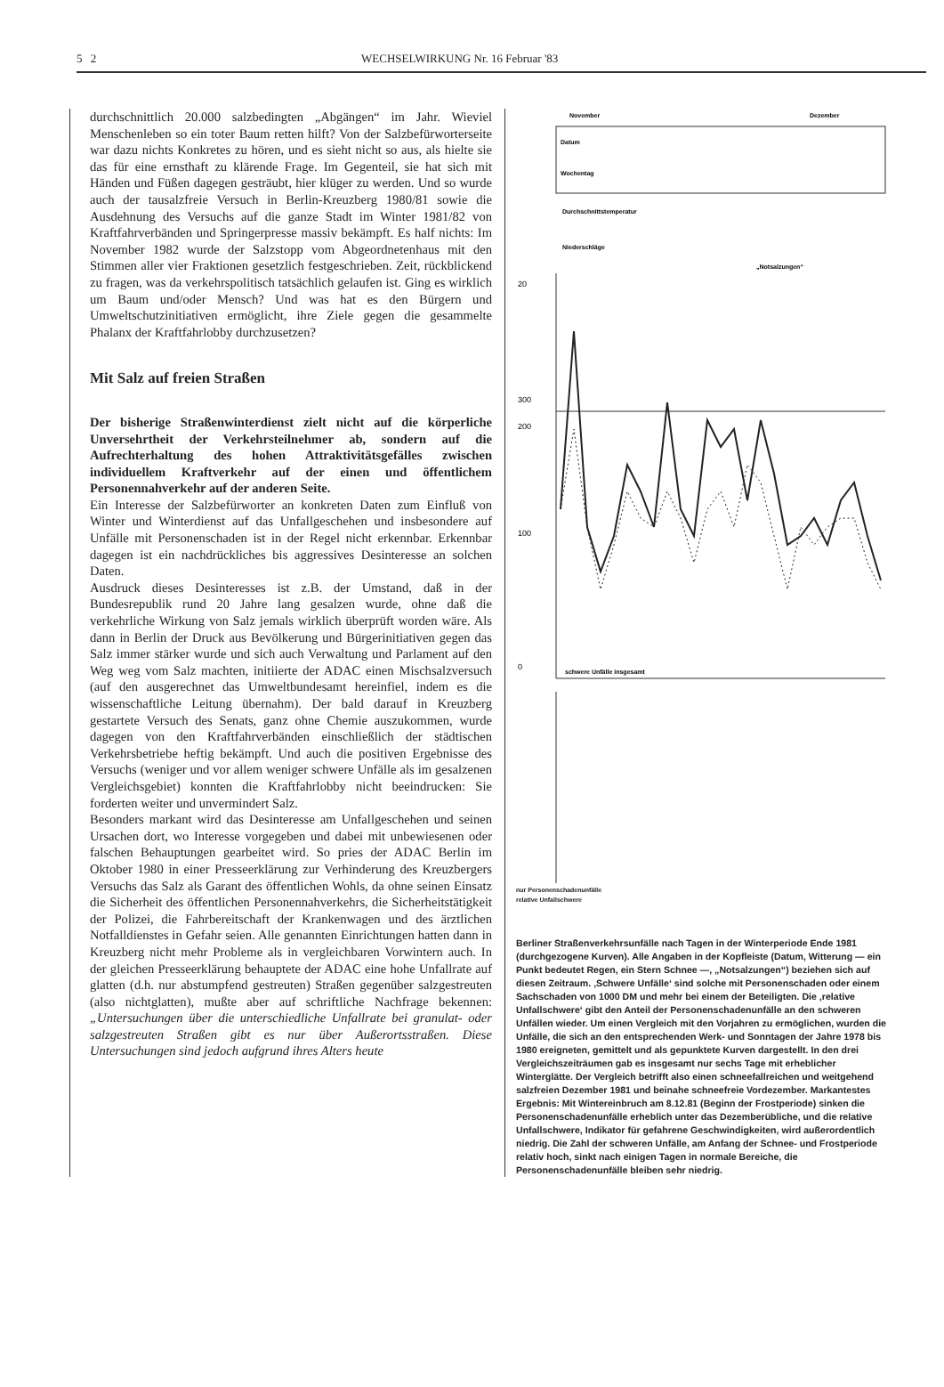5 2 WECHSELWIRKUNG Nr. 16 Februar '83
durchschnittlich 20.000 salzbedingten „Abgängen“ im Jahr. Wieviel Menschenleben so ein toter Baum retten hilft? Von der Salzbefürworterseite war dazu nichts Konkretes zu hören, und es sieht nicht so aus, als hielte sie das für eine ernsthaft zu klärende Frage. Im Gegenteil, sie hat sich mit Händen und Füßen dagegen gesträubt, hier klüger zu werden. Und so wurde auch der tausalzfreie Versuch in Berlin-Kreuzberg 1980/81 sowie die Ausdehnung des Versuchs auf die ganze Stadt im Winter 1981/82 von Kraftfahrverbänden und Springerpresse massiv bekämpft. Es half nichts: Im November 1982 wurde der Salzstopp vom Abgeordnetenhaus mit den Stimmen aller vier Fraktionen gesetzlich festgeschrieben. Zeit, rückblickend zu fragen, was da verkehrspolitisch tatsächlich gelaufen ist. Ging es wirklich um Baum und/oder Mensch? Und was hat es den Bürgern und Umweltschutzinitiativen ermöglicht, ihre Ziele gegen die gesammelte Phalanx der Kraftfahrlobby durchzusetzen?
Mit Salz auf freien Straßen
Der bisherige Straßenwinterdienst zielt nicht auf die körperliche Unversehrtheit der Verkehrsteilnehmer ab, sondern auf die Aufrechterhaltung des hohen Attraktivitätsgefälles zwischen individuellem Kraftverkehr auf der einen und öffentlichem Personennahverkehr auf der anderen Seite.
Ein Interesse der Salzbefürworter an konkreten Daten zum Einfluß von Winter und Winterdienst auf das Unfallgeschehen und insbesondere auf Unfälle mit Personenschaden ist in der Regel nicht erkennbar. Erkennbar dagegen ist ein nachdrückliches bis aggressives Desinteresse an solchen Daten.
Ausdruck dieses Desinteresses ist z.B. der Umstand, daß in der Bundesrepublik rund 20 Jahre lang gesalzen wurde, ohne daß die verkehrliche Wirkung von Salz jemals wirklich überprüft worden wäre. Als dann in Berlin der Druck aus Bevölkerung und Bürgerinitiativen gegen das Salz immer stärker wurde und sich auch Verwaltung und Parlament auf den Weg weg vom Salz machten, initiierte der ADAC einen Mischsalzversuch (auf den ausgerechnet das Umweltbundesamt hereinfiel, indem es die wissenschaftliche Leitung übernahm). Der bald darauf in Kreuzberg gestartete Versuch des Senats, ganz ohne Chemie auszukommen, wurde dagegen von den Kraftfahrverbänden einschließlich der städtischen Verkehrsbetriebe heftig bekämpft. Und auch die positiven Ergebnisse des Versuchs (weniger und vor allem weniger schwere Unfälle als im gesalzenen Vergleichsgebiet) konnten die Kraftfahrlobby nicht beeindrucken: Sie forderten weiter und unvermindert Salz.
Besonders markant wird das Desinteresse am Unfallgeschehen und seinen Ursachen dort, wo Interesse vorgegeben und dabei mit unbewiesenen oder falschen Behauptungen gearbeitet wird. So pries der ADAC Berlin im Oktober 1980 in einer Presseerklärung zur Verhinderung des Kreuzbergers Versuchs das Salz als Garant des öffentlichen Wohls, da ohne seinen Einsatz die Sicherheit des öffentlichen Personennahverkehrs, die Sicherheitstätigkeit der Polizei, die Fahrbereitschaft der Krankenwagen und des ärztlichen Notfalldienstes in Gefahr seien. Alle genannten Einrichtungen hatten dann in Kreuzberg nicht mehr Probleme als in vergleichbaren Vorwintern auch. In der gleichen Presseerklärung behauptete der ADAC eine hohe Unfallrate auf glatten (d.h. nur abstumpfend gestreuten) Straßen gegenüber salzgestreuten (also nichtglatten), mußte aber auf schriftliche Nachfrage bekennen: „Untersuchungen über die unterschiedliche Unfallrate bei granulat- oder salzgestreuten Straßen gibt es nur über Außerortsstraßen. Diese Untersuchungen sind jedoch aufgrund ihres Alters heute
November
Dezember
Datum
Wochentag
Durchschnittstemperatur
Niederschläge
„Notsalzungen“
20
300
200
100
0
schwere Unfälle insgesamt
nur Personenschadenunfälle
relative Unfallschwere
Berliner Straßenverkehrsunfälle nach Tagen in der Winterperiode Ende 1981 (durchgezogene Kurven). Alle Angaben in der Kopfleiste (Datum, Witterung — ein Punkt bedeutet Regen, ein Stern Schnee —, „Notsalzungen“) beziehen sich auf diesen Zeitraum. ‚Schwere Unfälle‘ sind solche mit Personenschaden oder einem Sachschaden von 1000 DM und mehr bei einem der Beteiligten. Die ‚relative Unfallschwere‘ gibt den Anteil der Personenschadenunfälle an den schweren Unfällen wieder. Um einen Vergleich mit den Vorjahren zu ermöglichen, wurden die Unfälle, die sich an den entsprechenden Werk- und Sonntagen der Jahre 1978 bis 1980 ereigneten, gemittelt und als gepunktete Kurven dargestellt. In den drei Vergleichszeiträumen gab es insgesamt nur sechs Tage mit erheblicher Winterglätte. Der Vergleich betrifft also einen schneefallreichen und weitgehend salzfreien Dezember 1981 und beinahe schneefreie Vordezember. Markantestes Ergebnis: Mit Wintereinbruch am 8.12.81 (Beginn der Frostperiode) sinken die Personenschadenunfälle erheblich unter das Dezemberübliche, und die relative Unfallschwere, Indikator für gefahrene Geschwindigkeiten, wird außerordentlich niedrig. Die Zahl der schweren Unfälle, am Anfang der Schnee- und Frostperiode relativ hoch, sinkt nach einigen Tagen in normale Bereiche, die Personenschadenunfälle bleiben sehr niedrig.